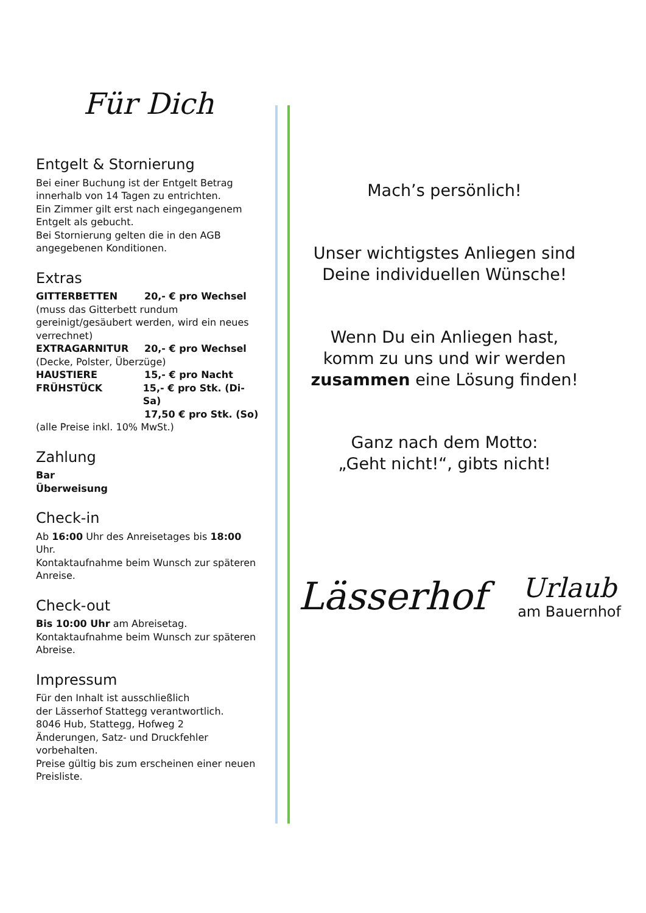Für Dich
Entgelt & Stornierung
Bei einer Buchung ist der Entgelt Betrag innerhalb von 14 Tagen zu entrichten.
Ein Zimmer gilt erst nach eingegangenem Entgelt als gebucht.
Bei Stornierung gelten die in den AGB angegebenen Konditionen.
Extras
GITTERBETTEN 20,- € pro Wechsel
(muss das Gitterbett rundum gereinigt/gesäubert werden, wird ein neues verrechnet)
EXTRAGARNITUR 20,- € pro Wechsel
(Decke, Polster, Überzüge)
HAUSTIERE 15,- € pro Nacht
FRÜHSTÜCK 15,- € pro Stk. (Di-Sa)
17,50 € pro Stk. (So)
(alle Preise inkl. 10% MwSt.)
Zahlung
Bar
Überweisung
Check-in
Ab 16:00 Uhr des Anreisetages bis 18:00 Uhr.
Kontaktaufnahme beim Wunsch zur späteren Anreise.
Check-out
Bis 10:00 Uhr am Abreisetag.
Kontaktaufnahme beim Wunsch zur späteren Abreise.
Impressum
Für den Inhalt ist ausschließlich
der Lässerhof Stattegg verantwortlich.
8046 Hub, Stattegg, Hofweg 2
Änderungen, Satz- und Druckfehler vorbehalten.
Preise gültig bis zum erscheinen einer neuen Preisliste.
Mach’s persönlich!
Unser wichtigstes Anliegen sind Deine individuellen Wünsche!
Wenn Du ein Anliegen hast, komm zu uns und wir werden zusammen eine Lösung finden!
Ganz nach dem Motto:
„Geht nicht!“, gibts nicht!
Lässerhof
Urlaub
am Bauernhof